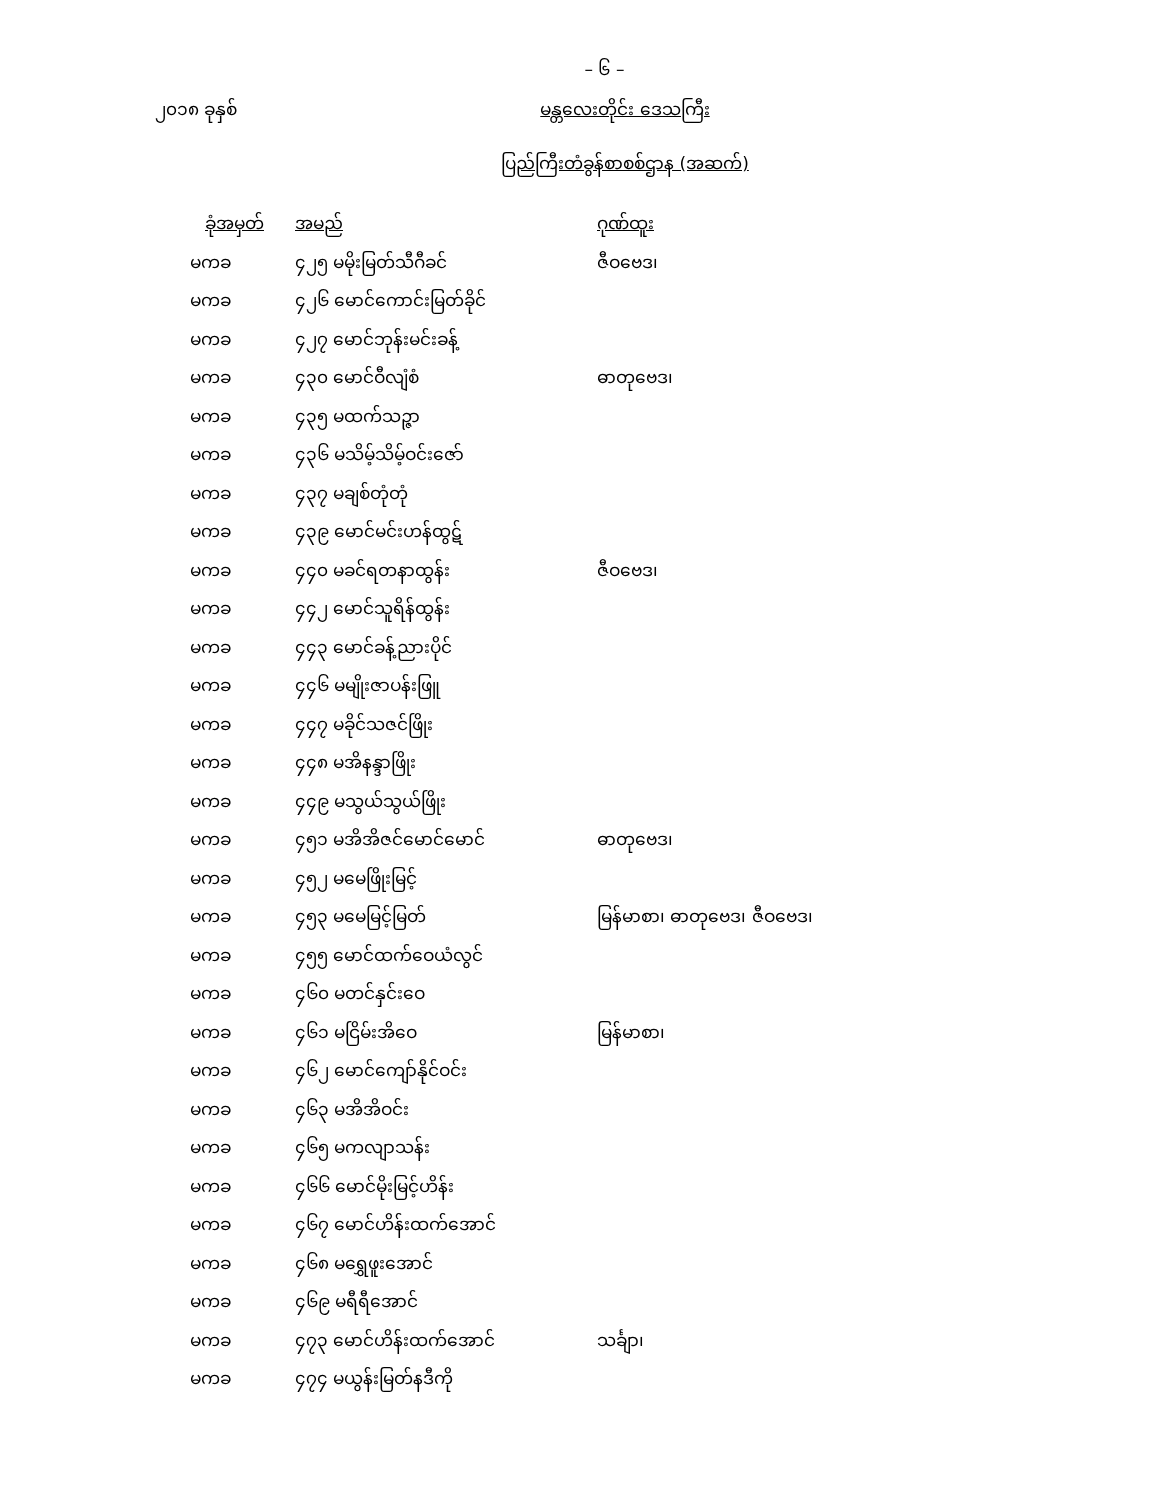– ၆ –
၂၀၁၈ ခုနှစ် မန္တလေးတိုင်း ဒေသကြီး
ပြည်ကြီးတံခွန်စာစစ်ဌာန (အဆက်)
| ခုံအမှတ် | အမည် | ဂုဏ်ထူး |
| --- | --- | --- |
| မကခ | ၄၂၅ မမိုးမြတ်သီဂီခင် | ဇီဝဗေဒ၊ |
| မကခ | ၄၂၆ မောင်ကောင်းမြတ်ခိုင် | |
| မကခ | ၄၂၇ မောင်ဘုန်းမင်းခန့် | |
| မကခ | ၄၃၀ မောင်ဝီလျံစံ | ဓာတုဗေဒ၊ |
| မကခ | ၄၃၅ မထက်သဉ္ဇာ | |
| မကခ | ၄၃၆ မသိမ့်သိမ့်ဝင်းဇော် | |
| မကခ | ၄၃၇ မချစ်တုံတုံ | |
| မကခ | ၄၃၉ မောင်မင်းဟန်ထွဋ် | |
| မကခ | ၄၄၀ မခင်ရတနာထွန်း | ဇီဝဗေဒ၊ |
| မကခ | ၄၄၂ မောင်သူရိန်ထွန်း | |
| မကခ | ၄၄၃ မောင်ခန့်ညားပိုင် | |
| မကခ | ၄၄၆ မမျိုးဇာပန်းဖြူ | |
| မကခ | ၄၄၇ မခိုင်သဇင်ဖြိုး | |
| မကခ | ၄၄၈ မအိနန္ဒာဖြိုး | |
| မကခ | ၄၄၉ မသွယ်သွယ်ဖြိုး | |
| မကခ | ၄၅၁ မအိအိဇင်မောင်မောင် | ဓာတုဗေဒ၊ |
| မကခ | ၄၅၂ မမေဖြိုးမြင့် | |
| မကခ | ၄၅၃ မမေမြင့်မြတ် | မြန်မာစာ၊ ဓာတုဗေဒ၊ ဇီဝဗေဒ၊ |
| မကခ | ၄၅၅ မောင်ထက်ဝေယံလွင် | |
| မကခ | ၄၆၀ မတင်နှင်းဝေ | |
| မကခ | ၄၆၁ မငြိမ်းအိဝေ | မြန်မာစာ၊ |
| မကခ | ၄၆၂ မောင်ကျော်နိုင်ဝင်း | |
| မကခ | ၄၆၃ မအိအိဝင်း | |
| မကခ | ၄၆၅ မကလျာသန်း | |
| မကခ | ၄၆၆ မောင်မိုးမြင့်ဟိန်း | |
| မကခ | ၄၆၇ မောင်ဟိန်းထက်အောင် | |
| မကခ | ၄၆၈ မရွှေဖူးအောင် | |
| မကခ | ၄၆၉ မရီရီအောင် | |
| မကခ | ၄၇၃ မောင်ဟိန်းထက်အောင် | သင်္ချာ၊ |
| မကခ | ၄၇၄ မယွန်းမြတ်နဒီကို | |